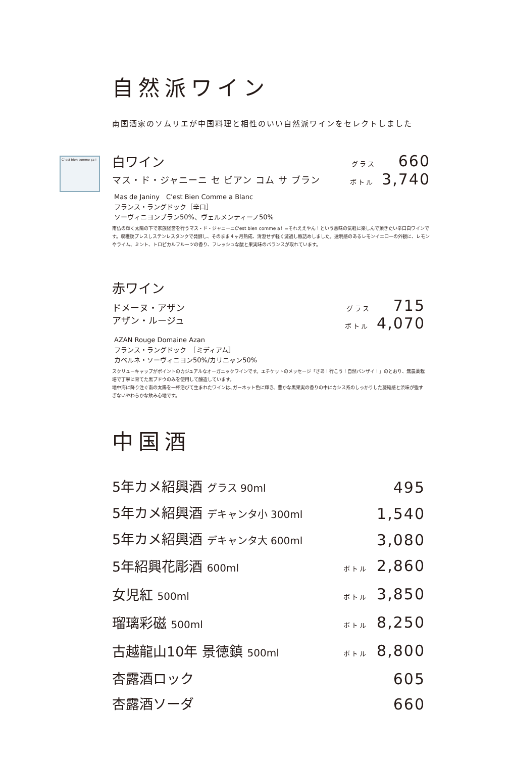C' est bien comme ça !
自然派ワイン
南国酒家のソムリエが中国料理と相性のいい自然派ワインをセレクトしました
白ワイン グラス 660
マス・ド・ジャニーニ セ ビアン コム サ ブラン ボトル 3,740
Mas de Janiny　C'est Bien Comme a Blanc
フランス・ラングドック［辛口］
ソーヴィニヨンブラン50%、ヴェルメンティーノ50%
南仏の輝く太陽の下で家族経営を行うマス・ド・ジャニーニC'est bien comme a！=それええやん！という意味の気軽に楽しんで頂きたい辛口白ワインです。収穫後プレスしステンレスタンクで発酵し、そのまま４ヶ月熟成、清澄せず軽く濾過し瓶詰めしました。透明感のあるレモンイエローの外観に、レモンやライム、ミント、トロピカルフルーツの香り、フレッシュな酸と果実味のバランスが取れています。
赤ワイン
ドメーヌ・アザン
アザン・ルージュ グラス 715
ボトル 4,070
AZAN Rouge Domaine Azan
フランス・ラングドック　［ミディアム］
カベルネ・ソーヴィニヨン50%/カリニャン50%
スクリューキャップがポイントのカジュアルなオーガニックワインです。エチケットのメッセージ「さあ！行こう！自然バンザイ！」のとおり、無農薬栽培で丁寧に育てた黒ブドウのみを使用して醸造しています。
地中海に降り注ぐ南の太陽を一杯浴びて生まれたワインは､ガーネット色に輝き、豊かな黒果実の香りの中にカシス系のしっかりした凝縮感と渋味が強すぎないやわらかな飲み心地です。
中国酒
5年カメ紹興酒 グラス 90ml 495
5年カメ紹興酒 デキャンタ小 300ml 1,540
5年カメ紹興酒 デキャンタ大 600ml 3,080
5年紹興花彫酒 600ml ボトル 2,860
女児紅 500ml ボトル 3,850
瑠璃彩磁 500ml ボトル 8,250
古越龍山10年 景徳鎮 500ml ボトル 8,800
杏露酒ロック 605
杏露酒ソーダ 660